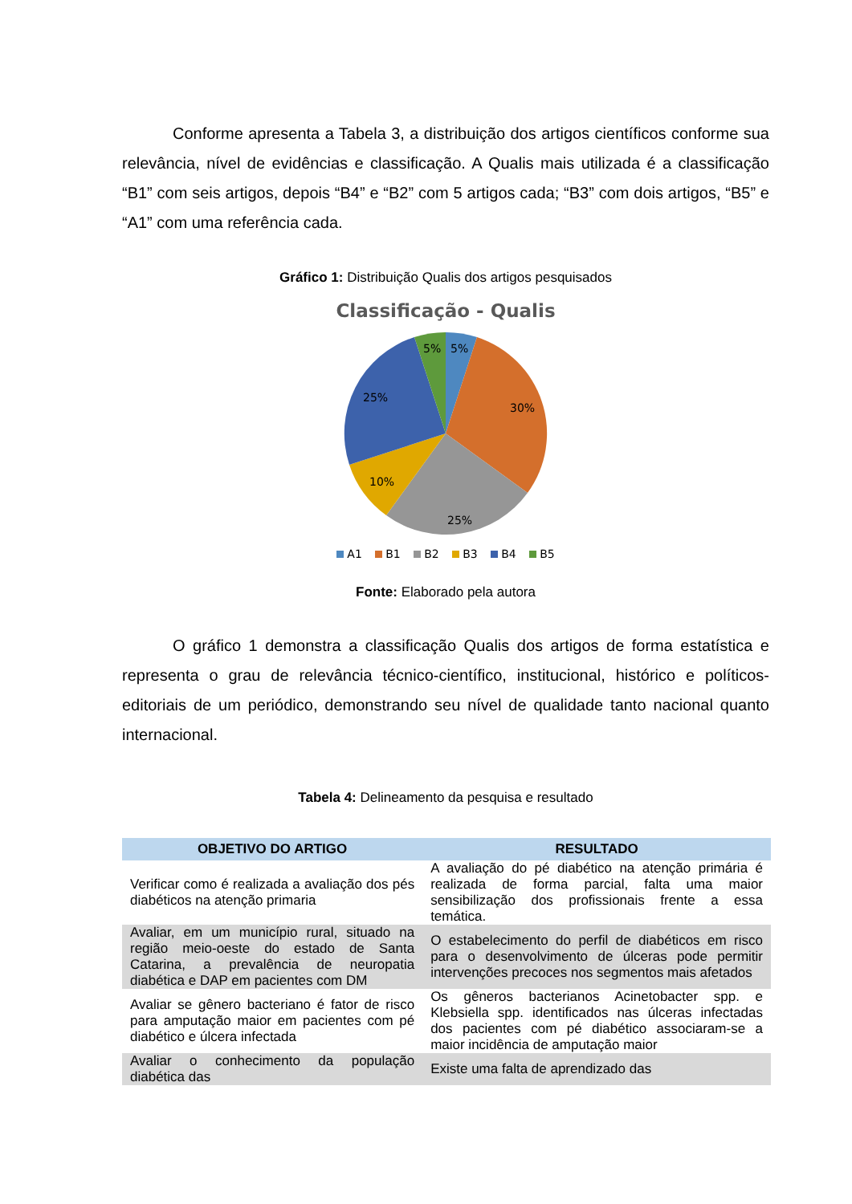Conforme apresenta a Tabela 3, a distribuição dos artigos científicos conforme sua relevância, nível de evidências e classificação. A Qualis mais utilizada é a classificação “B1” com seis artigos, depois “B4” e “B2” com 5 artigos cada; “B3” com dois artigos, “B5” e “A1” com uma referência cada.
Gráfico 1: Distribuição Qualis dos artigos pesquisados
Classificação - Qualis
5%
5%
30%
25%
10%
25%
A1 B1 B2 B3 B4 B5
Fonte: Elaborado pela autora
O gráfico 1 demonstra a classificação Qualis dos artigos de forma estatística e representa o grau de relevância técnico-científico, institucional, histórico e políticos-editoriais de um periódico, demonstrando seu nível de qualidade tanto nacional quanto internacional.
Tabela 4: Delineamento da pesquisa e resultado
| OBJETIVO DO ARTIGO | RESULTADO |
| --- | --- |
| Verificar como é realizada a avaliação dos pés diabéticos na atenção primaria | A avaliação do pé diabético na atenção primária é realizada de forma parcial, falta uma maior sensibilização dos profissionais frente a essa temática. |
| Avaliar, em um município rural, situado na região meio-oeste do estado de Santa Catarina, a prevalência de neuropatia diabética e DAP em pacientes com DM | O estabelecimento do perfil de diabéticos em risco para o desenvolvimento de úlceras pode permitir intervenções precoces nos segmentos mais afetados |
| Avaliar se gênero bacteriano é fator de risco para amputação maior em pacientes com pé diabético e úlcera infectada | Os gêneros bacterianos Acinetobacter spp. e Klebsiella spp. identificados nas úlceras infectadas dos pacientes com pé diabético associaram-se a maior incidência de amputação maior |
| Avaliar o conhecimento da população diabética das | Existe uma falta de aprendizado das |